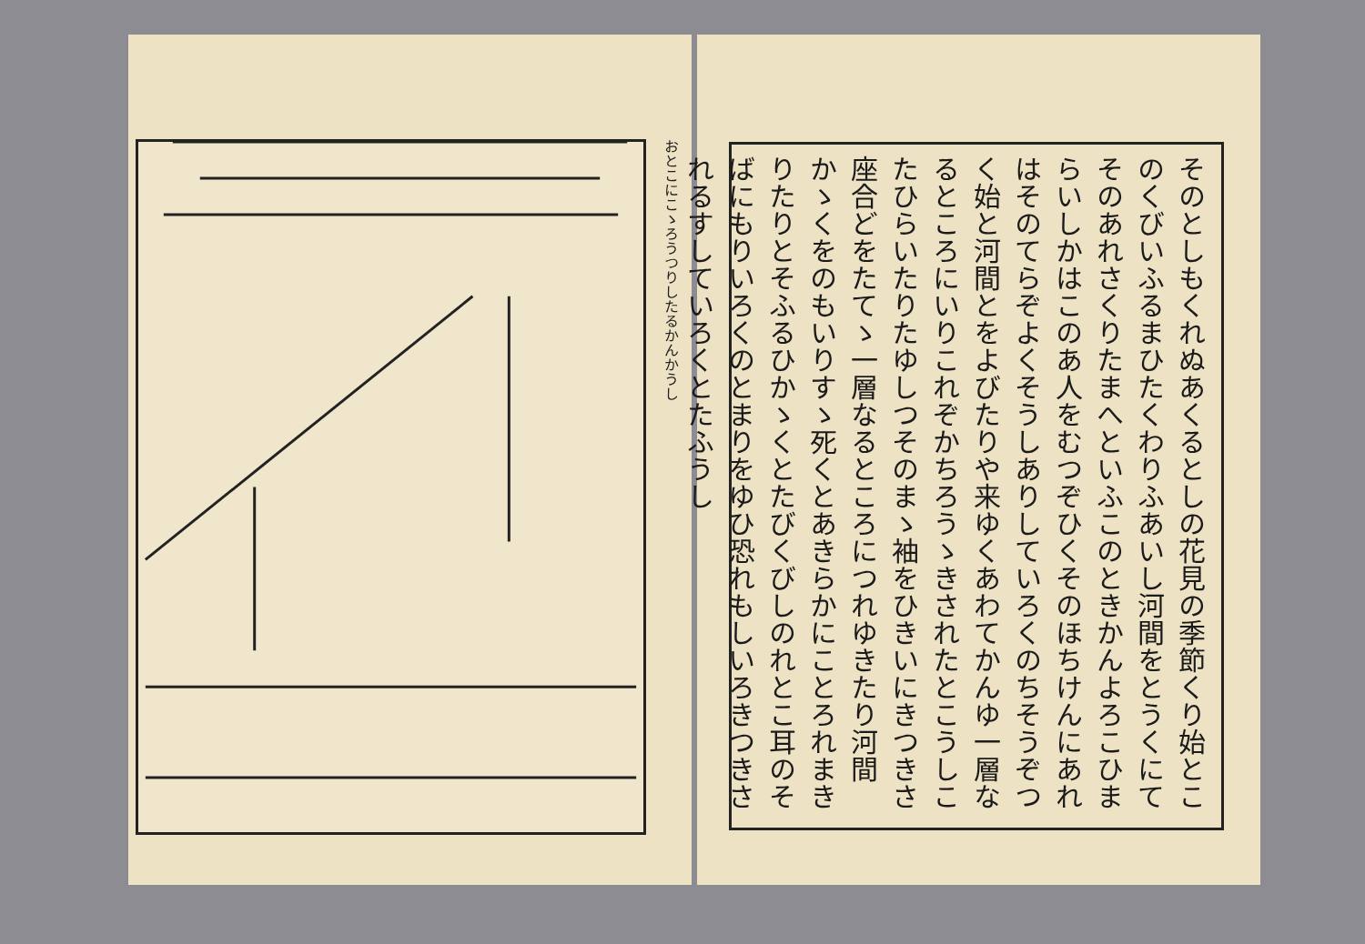おとこにこゝろうつりしたるかんかうし
そのとしもくれぬあくるとしの花見の季節くり始とこのくびいふるまひたくわりふあいし河間をとうくにてそのあれさくりたまへといふこのときかんよろこひまらいしかはこのあ人をむつぞひくそのほちけんにあれはそのてらぞよくそうしありしていろくのちそうぞつく始と河間とをよびたりや来ゆくあわてかんゆ一層なるところにいりこれぞかちろうゝきされたとこうしこたひらいたりたゆしつそのまゝ袖をひきいにきつきさ座合どをたてゝ一層なるところにつれゆきたり河間かゝくをのもいりすゝ死くとあきらかにことろれまきりたりとそふるひかゝくとたびくびしのれとこ耳のそばにもりいろくのとまりをゆひ恐れもしいろきつきされるすしていろくとたふうし